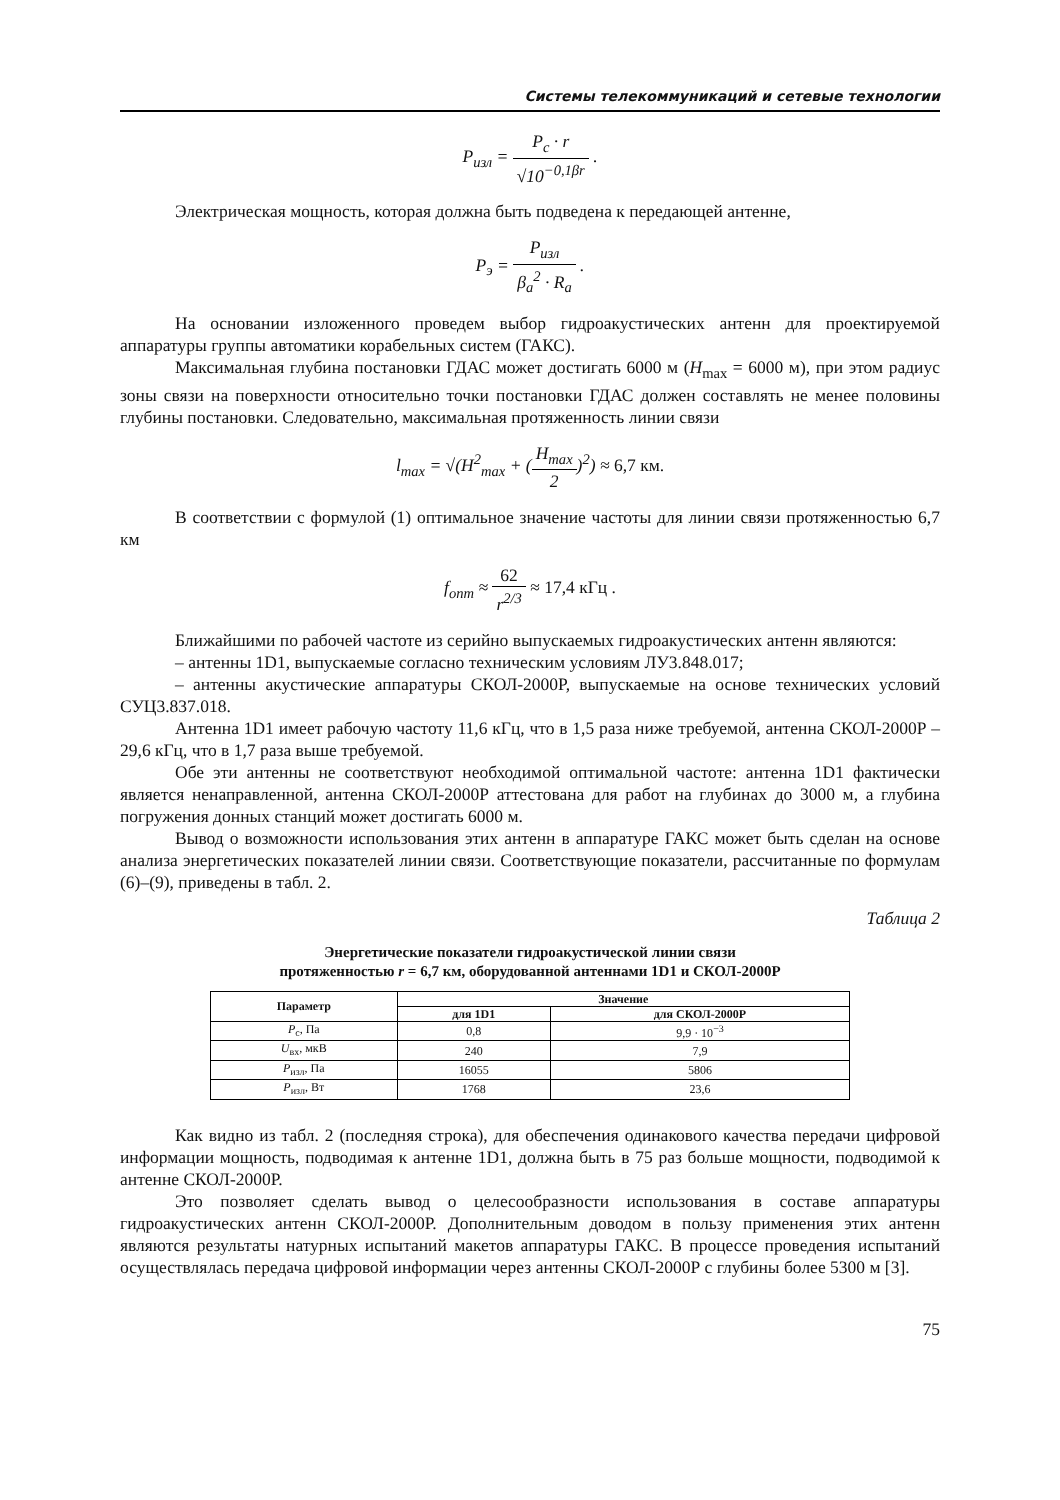Системы телекоммуникаций и сетевые технологии
P<sub>изл</sub> = P<sub>c</sub> · r √10<sup>−0,1βr</sup> .
Электрическая мощность, которая должна быть подведена к передающей антенне,
P<sub>э</sub> = P<sub>изл</sub> β<sub>а</sub><sup>2</sup> · R<sub>а</sub> .
На основании изложенного проведем выбор гидроакустических антенн для проектируемой аппаратуры группы автоматики корабельных систем (ГАКС).
Максимальная глубина постановки ГДАС может достигать 6000 м (H<sub>max</sub> = 6000 м), при этом радиус зоны связи на поверхности относительно точки постановки ГДАС должен составлять не менее половины глубины постановки. Следовательно, максимальная протяженность линии связи
l<sub>max</sub> = √(H<sup>2</sup><sub>max</sub> + (H<sub>max</sub> 2)<sup>2</sup>) ≈ 6,7 км.
В соответствии с формулой (1) оптимальное значение частоты для линии связи протяженностью 6,7 км
f<sub>опт</sub> ≈ 62 r<sup>2/3</sup> ≈ 17,4 кГц .
Ближайшими по рабочей частоте из серийно выпускаемых гидроакустических антенн являются:
– антенны 1D1, выпускаемые согласно техническим условиям ЛУ3.848.017;
– антенны акустические аппаратуры СКОЛ-2000Р, выпускаемые на основе технических условий СУЦ3.837.018.
Антенна 1D1 имеет рабочую частоту 11,6 кГц, что в 1,5 раза ниже требуемой, антенна СКОЛ-2000Р – 29,6 кГц, что в 1,7 раза выше требуемой.
Обе эти антенны не соответствуют необходимой оптимальной частоте: антенна 1D1 фактически является ненаправленной, антенна СКОЛ-2000Р аттестована для работ на глубинах до 3000 м, а глубина погружения донных станций может достигать 6000 м.
Вывод о возможности использования этих антенн в аппаратуре ГАКС может быть сделан на основе анализа энергетических показателей линии связи. Соответствующие показатели, рассчитанные по формулам (6)–(9), приведены в табл. 2.
Таблица 2
Энергетические показатели гидроакустической линии связи
протяженностью r = 6,7 км, оборудованной антеннами 1D1 и СКОЛ-2000Р
| Параметр | Значение | |
| --- | --- | --- |
| | для 1D1 | для СКОЛ-2000Р |
| P<sub>с</sub>, Па | 0,8 | 9,9 · 10<sup>−3</sup> |
| U<sub>вх</sub>, мкВ | 240 | 7,9 |
| P<sub>изл</sub>, Па | 16055 | 5806 |
| P<sub>изл</sub>, Вт | 1768 | 23,6 |
Как видно из табл. 2 (последняя строка), для обеспечения одинакового качества передачи цифровой информации мощность, подводимая к антенне 1D1, должна быть в 75 раз больше мощности, подводимой к антенне СКОЛ-2000Р.
Это позволяет сделать вывод о целесообразности использования в составе аппаратуры гидроакустических антенн СКОЛ-2000Р. Дополнительным доводом в пользу применения этих антенн являются результаты натурных испытаний макетов аппаратуры ГАКС. В процессе проведения испытаний осуществлялась передача цифровой информации через антенны СКОЛ-2000Р с глубины более 5300 м [3].
75